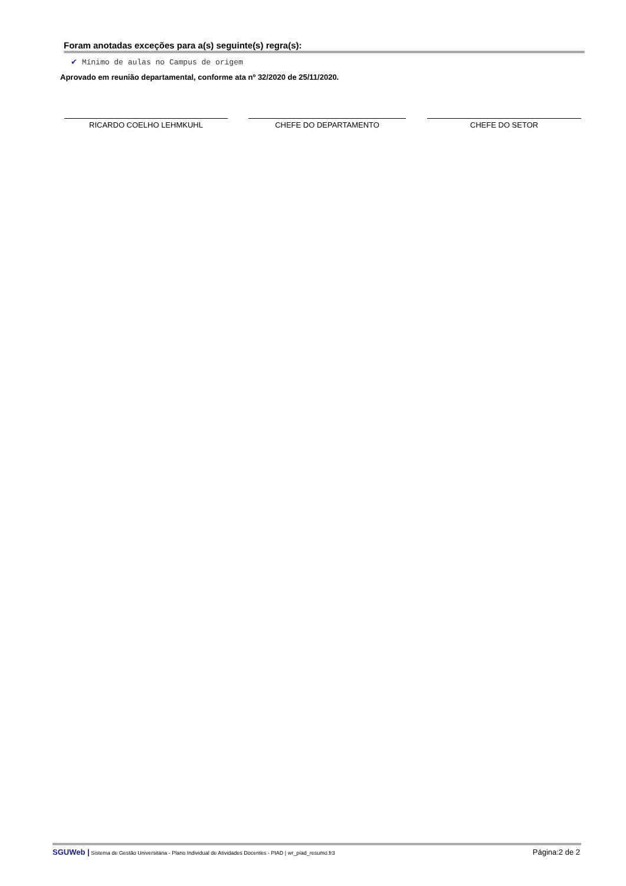Foram anotadas exceções para a(s) seguinte(s) regra(s):
✔ Mínimo de aulas no Campus de origem
Aprovado em reunião departamental, conforme ata nº 32/2020 de 25/11/2020.
RICARDO COELHO LEHMKUHL CHEFE DO DEPARTAMENTO CHEFE DO SETOR
SGUWeb | Sistema de Gestão Universitária - Plano Individual de Atividades Docentes - PIAD | wr_píad_resumo.fr3
Página:2 de 2